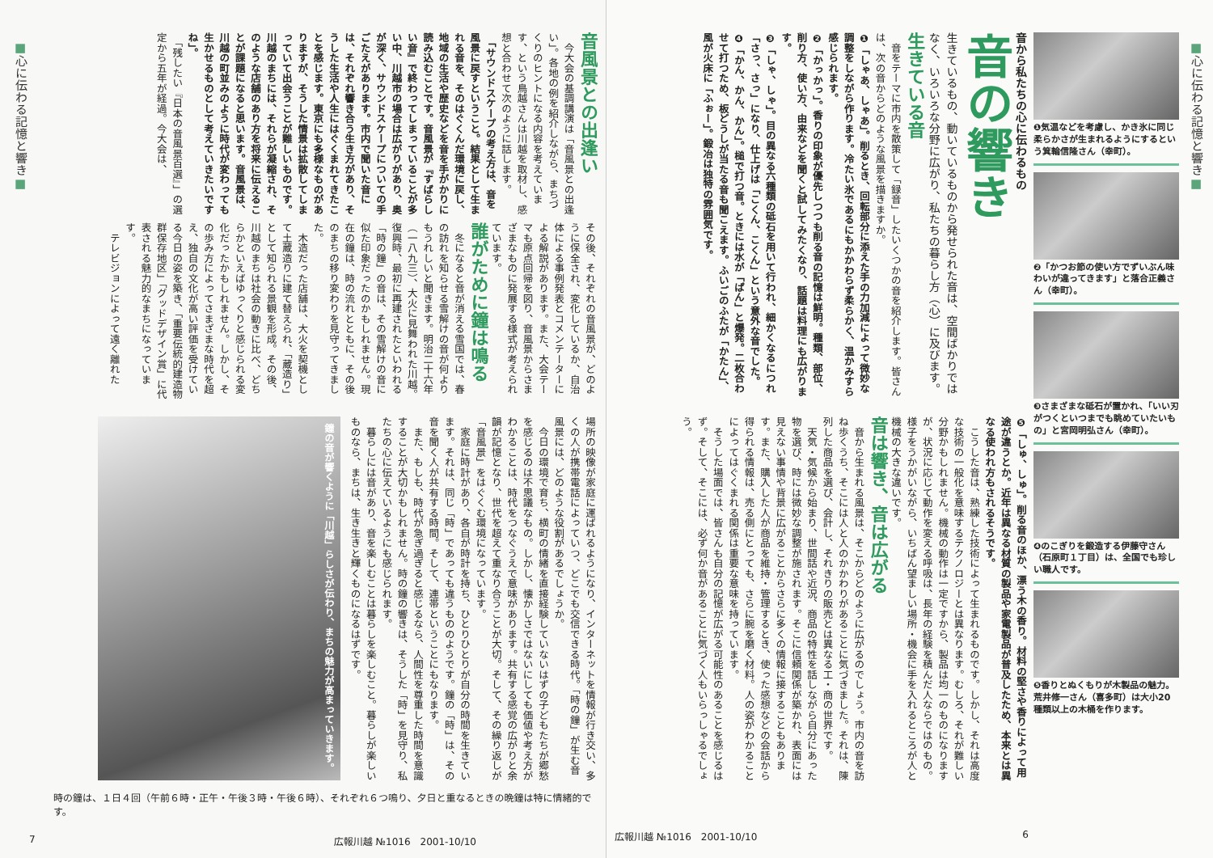■心に伝わる記憶と響き■
❶気温などを考慮し、かき氷に同じ柔らかさが生まれるようにするという箕輪信隆さん（幸町）。
❷「かつお節の使い方でずいぶん味わいが違ってきます」と落合正義さん（幸町）。
❸さまざまな砥石が置かれ、「いい刃がつくといつまでも眺めていたいもの」と宮岡明弘さん（幸町）。
❹のこぎりを鍛造する伊藤守さん（石原町１丁目）は、全国でも珍しい職人です。
❺香りとぬくもりが木製品の魅力。荒井修一さん（喜多町）は大小20種類以上の木桶を作ります。
音から私たちの心に伝わるもの
音の響き
生きているもの、動いているものから発せられた音は、空間ばかりではなく、いろいろな分野に広がり、私たちの暮らし方（心）に及びます。
生きている音
　音をテーマに市内を散策して「録音」したいくつかの音を紹介します。皆さんは、次の音からどのような風景を描きますか。
❶「しゃあ、しゃあ」。削るとき、回転部分に添えた手の力加減によって微妙な調整をしながら作ります。冷たい氷であるにもかかわらず柔らかく、温かみすら感じられます。
❷「かっかっ」。香りの印象が優先しつつも削る音の記憶は鮮明。種類、部位、削り方、使い方、由来などを聞くと試してみたくなり、話題は料理にも広がります。
❸「しゃ、しゃ」。目の異なる六種類の砥石を用いて行われ、細かくなるにつれ「さっ、さっ」になり、仕上げは「こくん、こくん」という意外な音でした。
❹「かん、かん、かん」。槌で打つ音。ときには水が「ぱん」と爆発。二枚合わせて打つため、板どうしが当たる音も聞こえます。ふいごのふたが「かたん」、風が火床に「ふぉー」。鍛冶は独特の雰囲気です。
❺「しゅ、しゅ」。削る音のほか、漂う木の香り。材料の堅さや香りによって用途が違うとか。近年は異なる材質の製品や家電製品が普及したため、本来とは異なる使われ方もされるそうです。
　こうした音は、熟練した技術によって生まれるものです。しかし、それは高度な技術の一般化を意味するテクノロジーとは異なります。むしろ、それが難しい分野かもしれません。機械の動作は一定ですから、製品は均一のものになりますが、状況に応じて動作を変える呼吸は、長年の経験を積んだ人ならではのもの。様子をうかがいながら、いちばん望ましい場所・機会に手を入れるところが人と機械の大きな違いです。
音は響き、音は広がる
　音から生まれる風景は、そこからどのように広がるのでしょう。市内の音を訪ね歩くうち、そこには人と人のかかわりがあることに気づきました。それは、陳列した商品を選び、会計し、それきりの販売とは異なる工・商の世界です。
　天気・気候から始まり、世間話や近況、商品の特性を話しながら自分にあった物を選び、時には微妙な調整が施されます。そこに信頼関係が築かれ、表面には見えない事情や背景に広がることからさらに多くの情報に接することもあります。また、購入した人が商品を維持・管理するとき、使った感想などの会話から得られる情報は、売る側にとっても、さらに腕を磨く材料。人の姿がわかることによってはぐくまれる関係は重要な意味を持っています。
　そうした場面では、皆さんも自分の記憶が広がる可能性のあることを感じるはず。そして、そこには、必ず何か音があることに気づく人もいらっしゃるでしょう。
広報川越 №1016　2001-10/10 6
音風景との出逢い
　今大会の基調講演は「音風景との出逢い」。各地の例を紹介しながら、まちづくりのヒントになる内容を考えています、という鳥越さんは川越を取材し、感想と合わせて次のように話します。
　「サウンドスケープの考え方は、音を風景に戻すということ。結果として生まれる音を、そのはぐくんだ環境に戻し、地域の生活や歴史などを音を手がかりに読み込むことです。音風景が『すばらしい音』で終わってしまっていることが多い中、川越市の場合は広がりがあり、奥が深く、サウンドスケープについての手ごたえがあります。市内で聞いた音には、それぞれ響き合う生き方があり、そうした生活や人生にはぐくまれてきたことを感じます。東京にも多様なものがありますが、そうした情景は拡散してしまっていて出会うことが難しいものです。川越のまちには、それらが凝縮され、そのような店舗のあり方を将来に伝えることが課題になると思います。音風景は、川越の町並みのように時代が変わっても生かせるものとして考えていきたいですね」。
　「残したい『日本の音風景百選』」の選定から五年が経過。今大会は、
その後、それぞれの音風景が、どのように保全され、変化しているか、自治体による事例発表とコメンテーターによる解説があります。また、大会テーマも原点回帰を図り、音風景からさまざまなものに発展する様式が考えられています。
誰がために鐘は鳴る
　冬になると音が消える雪国では、春の訪れを知らせる雪解けの音が何よりもうれしいと聞きます。明治二十六年（一八九三）、大火に見舞われた川越。復興時、最初に再建されたといわれる「時の鐘」の音は、その雪解けの音に似た印象だったのかもしれません。現在の鐘は、時の流れとともに、その後のまちの移り変わりを見守ってきました。
　木造だった店舗は、大火を契機として土蔵造りに建て替えられ、「蔵造り」として知られる景観を形成。その後、川越のまちは社会の動きに比べ、どちらかといえばゆっくりと感じられる変化だったかもしれません。しかし、その歩み方によってさまざまな時代を超え、独自の文化が高い評価を受けている今日の姿を築き、「重要伝統的建造物群保存地区」「グッドデザイン賞」に代表される魅力的なまちになっています。
　テレビジョンによって遠く離れた
場所の映像が家庭に運ばれるようになり、インターネットを情報が行き交い、多くの人が携帯電話によっていつ、どこでも交信できる時代。「時の鐘」が生む音風景には、どのような役割があるでしょうか。
　今日の環境で育ち、横町の情緒を直接経験していないはずの子どもたちが郷愁を感じるのは不思議なもの。しかし、懐かしさではないにしても価値や考え方がわかることは、時代をつなぐうえで意味があります。共有する感覚の広がりと余韻が記憶となり、世代を超えて重なり合うことが大切。そして、その繰り返しが「音風景」をはぐくむ環境になっています。
　家庭に時計があり、各自が時計を持ち、ひとりひとりが自分の時間を生きています。それは、同じ「時」であっても違うもののようです。鐘の「時」は、その音を聞く人が共有する時間。そして、連帯ということにもなります。
　また、もしも、時代が急ぎ過ぎると感じるなら、人間性を尊重した時間を意識することが大切かもしれません。時の鐘の響きは、そうした「時」を見守り、私たちの心に伝えているようにも感じられます。
　暮らしには音があり、音を楽しむことは暮らしを楽しむこと。暮らしが楽しいものなら、まちは、生き生きと輝くものになるはずです。
鐘の音が響くように「川越」らしさが伝わり、まちの魅力が高まっていきます。
時の鐘は、１日４回（午前６時・正午・午後３時・午後６時）、それぞれ６つ鳴り、夕日と重なるときの晩鐘は特に情緒的です。
7 広報川越 №1016　2001-10/10
■心に伝わる記憶と響き■